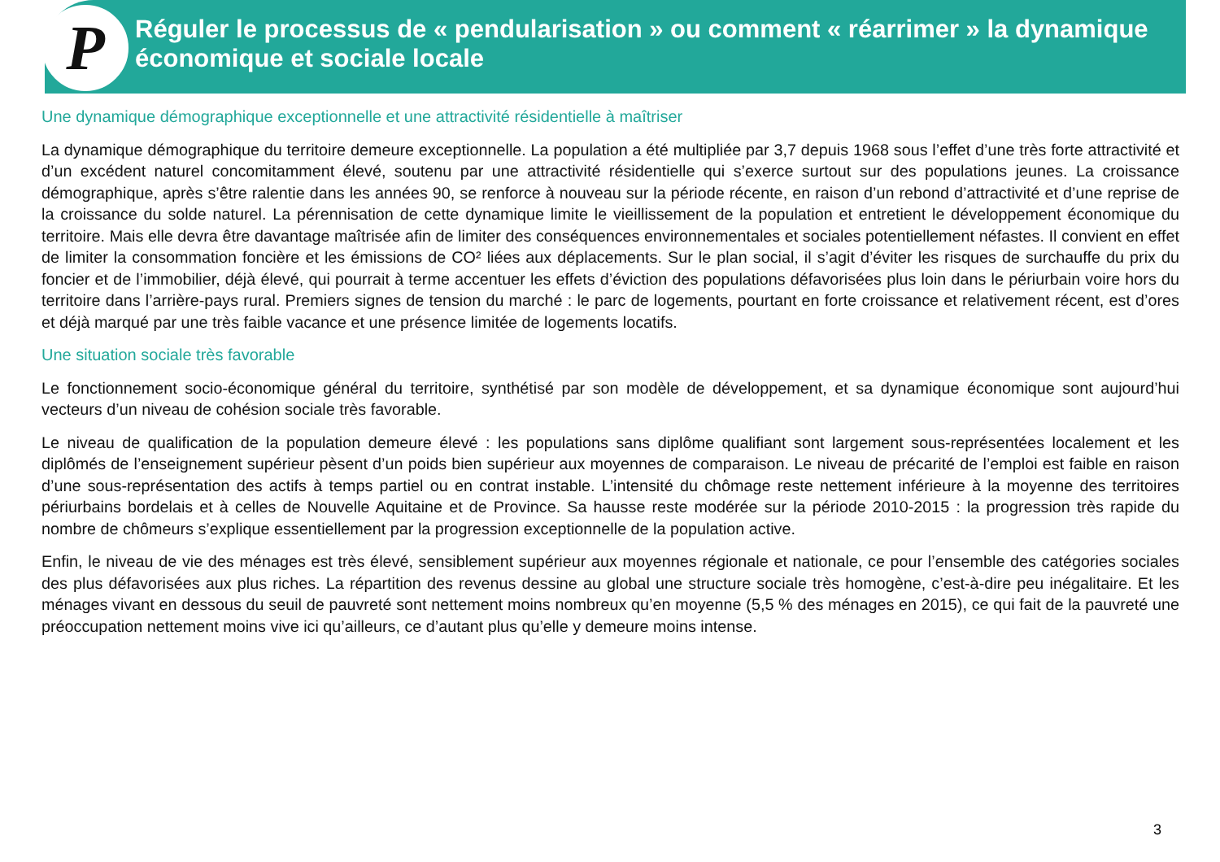P
Réguler le processus de « pendularisation » ou comment « réarrimer » la dynamique économique et sociale locale
Une dynamique démographique exceptionnelle et une attractivité résidentielle à maîtriser
La dynamique démographique du territoire demeure exceptionnelle. La population a été multipliée par 3,7 depuis 1968 sous l’effet d’une très forte attractivité et d’un excédent naturel concomitamment élevé, soutenu par une attractivité résidentielle qui s’exerce surtout sur des populations jeunes. La croissance démographique, après s’être ralentie dans les années 90, se renforce à nouveau sur la période récente, en raison d’un rebond d’attractivité et d’une reprise de la croissance du solde naturel. La pérennisation de cette dynamique limite le vieillissement de la population et entretient le développement économique du territoire. Mais elle devra être davantage maîtrisée afin de limiter des conséquences environnementales et sociales potentiellement néfastes. Il convient en effet de limiter la consommation foncière et les émissions de CO² liées aux déplacements. Sur le plan social, il s’agit d’éviter les risques de surchauffe du prix du foncier et de l’immobilier, déjà élevé, qui pourrait à terme accentuer les effets d’éviction des populations défavorisées plus loin dans le périurbain voire hors du territoire dans l’arrière-pays rural. Premiers signes de tension du marché : le parc de logements, pourtant en forte croissance et relativement récent, est d’ores et déjà marqué par une très faible vacance et une présence limitée de logements locatifs.
Une situation sociale très favorable
Le fonctionnement socio-économique général du territoire, synthétisé par son modèle de développement, et sa dynamique économique sont aujourd’hui vecteurs d’un niveau de cohésion sociale très favorable.
Le niveau de qualification de la population demeure élevé : les populations sans diplôme qualifiant sont largement sous-représentées localement et les diplômés de l’enseignement supérieur pèsent d’un poids bien supérieur aux moyennes de comparaison. Le niveau de précarité de l’emploi est faible en raison d’une sous-représentation des actifs à temps partiel ou en contrat instable. L’intensité du chômage reste nettement inférieure à la moyenne des territoires périurbains bordelais et à celles de Nouvelle Aquitaine et de Province. Sa hausse reste modérée sur la période 2010-2015 : la progression très rapide du nombre de chômeurs s’explique essentiellement par la progression exceptionnelle de la population active.
Enfin, le niveau de vie des ménages est très élevé, sensiblement supérieur aux moyennes régionale et nationale, ce pour l’ensemble des catégories sociales des plus défavorisées aux plus riches. La répartition des revenus dessine au global une structure sociale très homogène, c’est-à-dire peu inégalitaire. Et les ménages vivant en dessous du seuil de pauvreté sont nettement moins nombreux qu’en moyenne (5,5 % des ménages en 2015), ce qui fait de la pauvreté une préoccupation nettement moins vive ici qu’ailleurs, ce d’autant plus qu’elle y demeure moins intense.
3